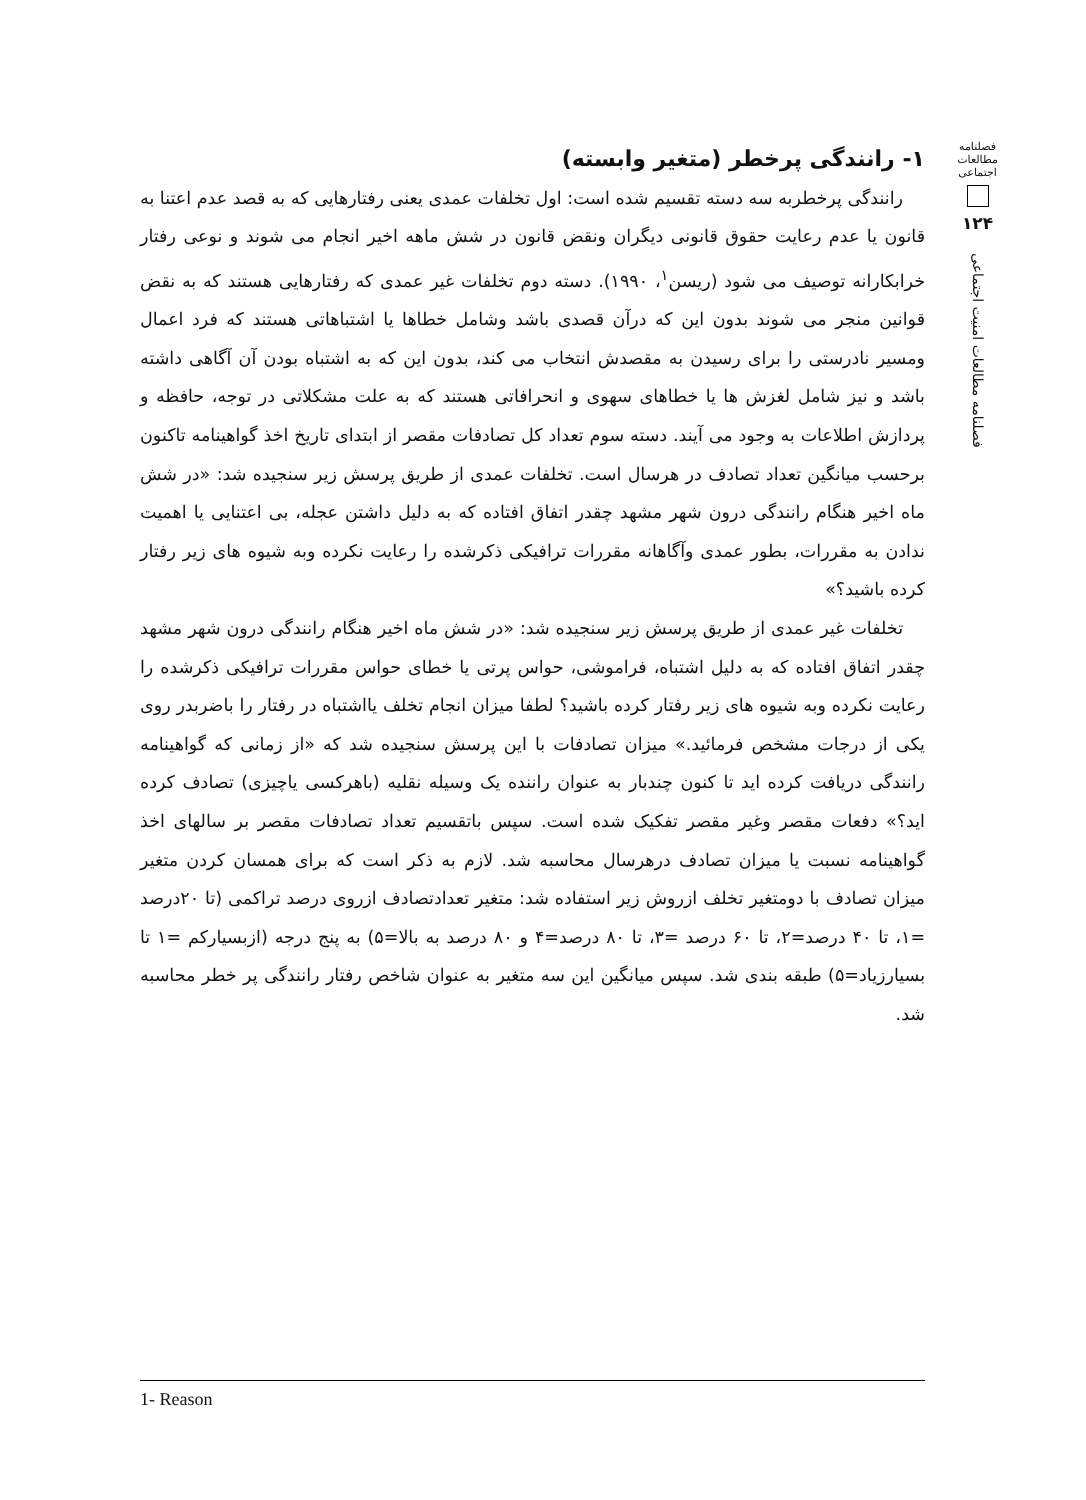فصلنامه
مطالعات
اجتماعی
۱۲۴
فصلنامه مطالعات امنیت اجتماعی
۱- رانندگی پرخطر (متغیر وابسته)
رانندگی پرخطربه سه دسته تقسیم شده است: اول تخلفات عمدی یعنی رفتارهایی که به قصد عدم اعتنا به قانون یا عدم رعایت حقوق قانونی دیگران ونقض قانون در شش ماهه اخیر انجام می شوند و نوعی رفتار خرابکارانه توصیف می شود (ریسن<sup>۱</sup>، ۱۹۹۰). دسته دوم تخلفات غیر عمدی که رفتارهایی هستند که به نقض قوانین منجر می شوند بدون این که درآن قصدی باشد وشامل خطاها یا اشتباهاتی هستند که فرد اعمال ومسیر نادرستی را برای رسیدن به مقصدش انتخاب می کند، بدون این که به اشتباه بودن آن آگاهی داشته باشد و نیز شامل لغزش ها یا خطاهای سهوی و انحرافاتی هستند که به علت مشکلاتی در توجه، حافظه و پردازش اطلاعات به وجود می آیند. دسته سوم تعداد کل تصادفات مقصر از ابتدای تاریخ اخذ گواهینامه تاکنون برحسب میانگین تعداد تصادف در هرسال است. تخلفات عمدی از طریق پرسش زیر سنجیده شد: «در شش ماه اخیر هنگام رانندگی درون شهر مشهد چقدر اتفاق افتاده که به دلیل داشتن عجله، بی اعتنایی یا اهمیت ندادن به مقررات، بطور عمدی وآگاهانه مقررات ترافیکی ذکرشده را رعایت نکرده وبه شیوه های زیر رفتار کرده باشید؟»
تخلفات غیر عمدی از طریق پرسش زیر سنجیده شد: «در شش ماه اخیر هنگام رانندگی درون شهر مشهد چقدر اتفاق افتاده که به دلیل اشتباه، فراموشی، حواس پرتی یا خطای حواس مقررات ترافیکی ذکرشده را رعایت نکرده وبه شیوه های زیر رفتار کرده باشید؟ لطفا میزان انجام تخلف یااشتباه در رفتار را باضربدر روی یکی از درجات مشخص فرمائید.» میزان تصادفات با این پرسش سنجیده شد که «از زمانی که گواهینامه رانندگی دریافت کرده اید تا کنون چندبار به عنوان راننده یک وسیله نقلیه (باهرکسی یاچیزی) تصادف کرده اید؟» دفعات مقصر وغیر مقصر تفکیک شده است. سپس باتقسیم تعداد تصادفات مقصر بر سالهای اخذ گواهینامه نسبت یا میزان تصادف درهرسال محاسبه شد. لازم به ذکر است که برای همسان کردن متغیر میزان تصادف با دومتغیر تخلف ازروش زیر استفاده شد: متغیر تعدادتصادف ازروی درصد تراکمی (تا ۲۰درصد =۱، تا ۴۰ درصد=۲، تا ۶۰ درصد =۳، تا ۸۰ درصد=۴ و ۸۰ درصد به بالا=۵) به پنج درجه (ازبسیارکم =۱ تا بسیارزیاد=۵) طبقه بندی شد. سپس میانگین این سه متغیر به عنوان شاخص رفتار رانندگی پر خطر محاسبه شد.
1- Reason